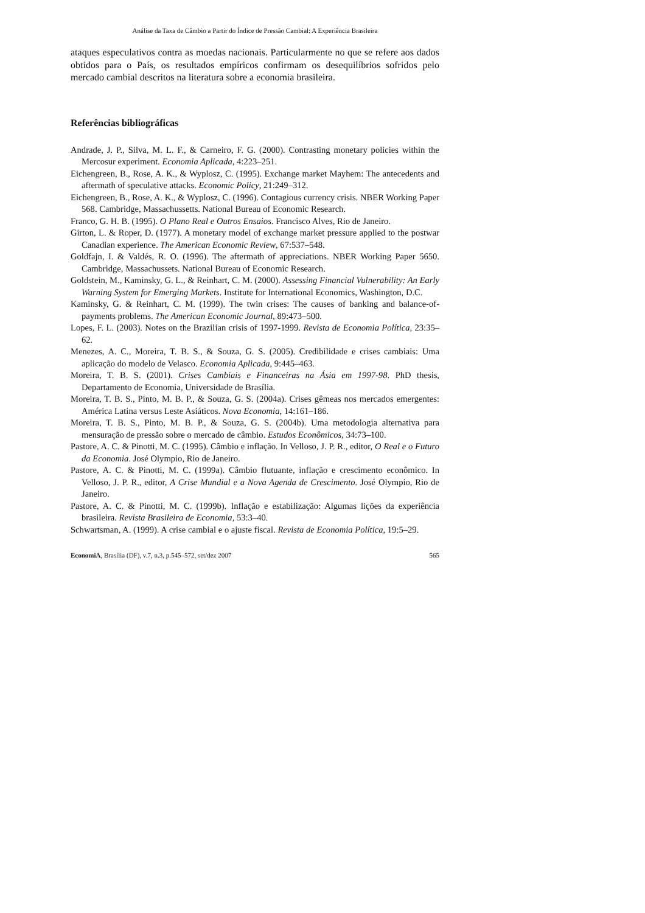Análise da Taxa de Câmbio a Partir do Índice de Pressão Cambial: A Experiência Brasileira
ataques especulativos contra as moedas nacionais. Particularmente no que se refere aos dados obtidos para o País, os resultados empíricos confirmam os desequilíbrios sofridos pelo mercado cambial descritos na literatura sobre a economia brasileira.
Referências bibliográficas
Andrade, J. P., Silva, M. L. F., & Carneiro, F. G. (2000). Contrasting monetary policies within the Mercosur experiment. Economia Aplicada, 4:223–251.
Eichengreen, B., Rose, A. K., & Wyplosz, C. (1995). Exchange market Mayhem: The antecedents and aftermath of speculative attacks. Economic Policy, 21:249–312.
Eichengreen, B., Rose, A. K., & Wyplosz, C. (1996). Contagious currency crisis. NBER Working Paper 568. Cambridge, Massachussetts. National Bureau of Economic Research.
Franco, G. H. B. (1995). O Plano Real e Outros Ensaios. Francisco Alves, Rio de Janeiro.
Girton, L. & Roper, D. (1977). A monetary model of exchange market pressure applied to the postwar Canadian experience. The American Economic Review, 67:537–548.
Goldfajn, I. & Valdés, R. O. (1996). The aftermath of appreciations. NBER Working Paper 5650. Cambridge, Massachussets. National Bureau of Economic Research.
Goldstein, M., Kaminsky, G. L., & Reinhart, C. M. (2000). Assessing Financial Vulnerability: An Early Warning System for Emerging Markets. Institute for International Economics, Washington, D.C.
Kaminsky, G. & Reinhart, C. M. (1999). The twin crises: The causes of banking and balance-of-payments problems. The American Economic Journal, 89:473–500.
Lopes, F. L. (2003). Notes on the Brazilian crisis of 1997-1999. Revista de Economia Política, 23:35–62.
Menezes, A. C., Moreira, T. B. S., & Souza, G. S. (2005). Credibilidade e crises cambiais: Uma aplicação do modelo de Velasco. Economia Aplicada, 9:445–463.
Moreira, T. B. S. (2001). Crises Cambiais e Financeiras na Ásia em 1997-98. PhD thesis, Departamento de Economia, Universidade de Brasília.
Moreira, T. B. S., Pinto, M. B. P., & Souza, G. S. (2004a). Crises gêmeas nos mercados emergentes: América Latina versus Leste Asiáticos. Nova Economia, 14:161–186.
Moreira, T. B. S., Pinto, M. B. P., & Souza, G. S. (2004b). Uma metodologia alternativa para mensuração de pressão sobre o mercado de câmbio. Estudos Econômicos, 34:73–100.
Pastore, A. C. & Pinotti, M. C. (1995). Câmbio e inflação. In Velloso, J. P. R., editor, O Real e o Futuro da Economia. José Olympio, Rio de Janeiro.
Pastore, A. C. & Pinotti, M. C. (1999a). Câmbio flutuante, inflação e crescimento econômico. In Velloso, J. P. R., editor, A Crise Mundial e a Nova Agenda de Crescimento. José Olympio, Rio de Janeiro.
Pastore, A. C. & Pinotti, M. C. (1999b). Inflação e estabilização: Algumas lições da experiência brasileira. Revista Brasileira de Economia, 53:3–40.
Schwartsman, A. (1999). A crise cambial e o ajuste fiscal. Revista de Economia Política, 19:5–29.
EconomiA, Brasília (DF), v.7, n.3, p.545–572, set/dez 2007 565